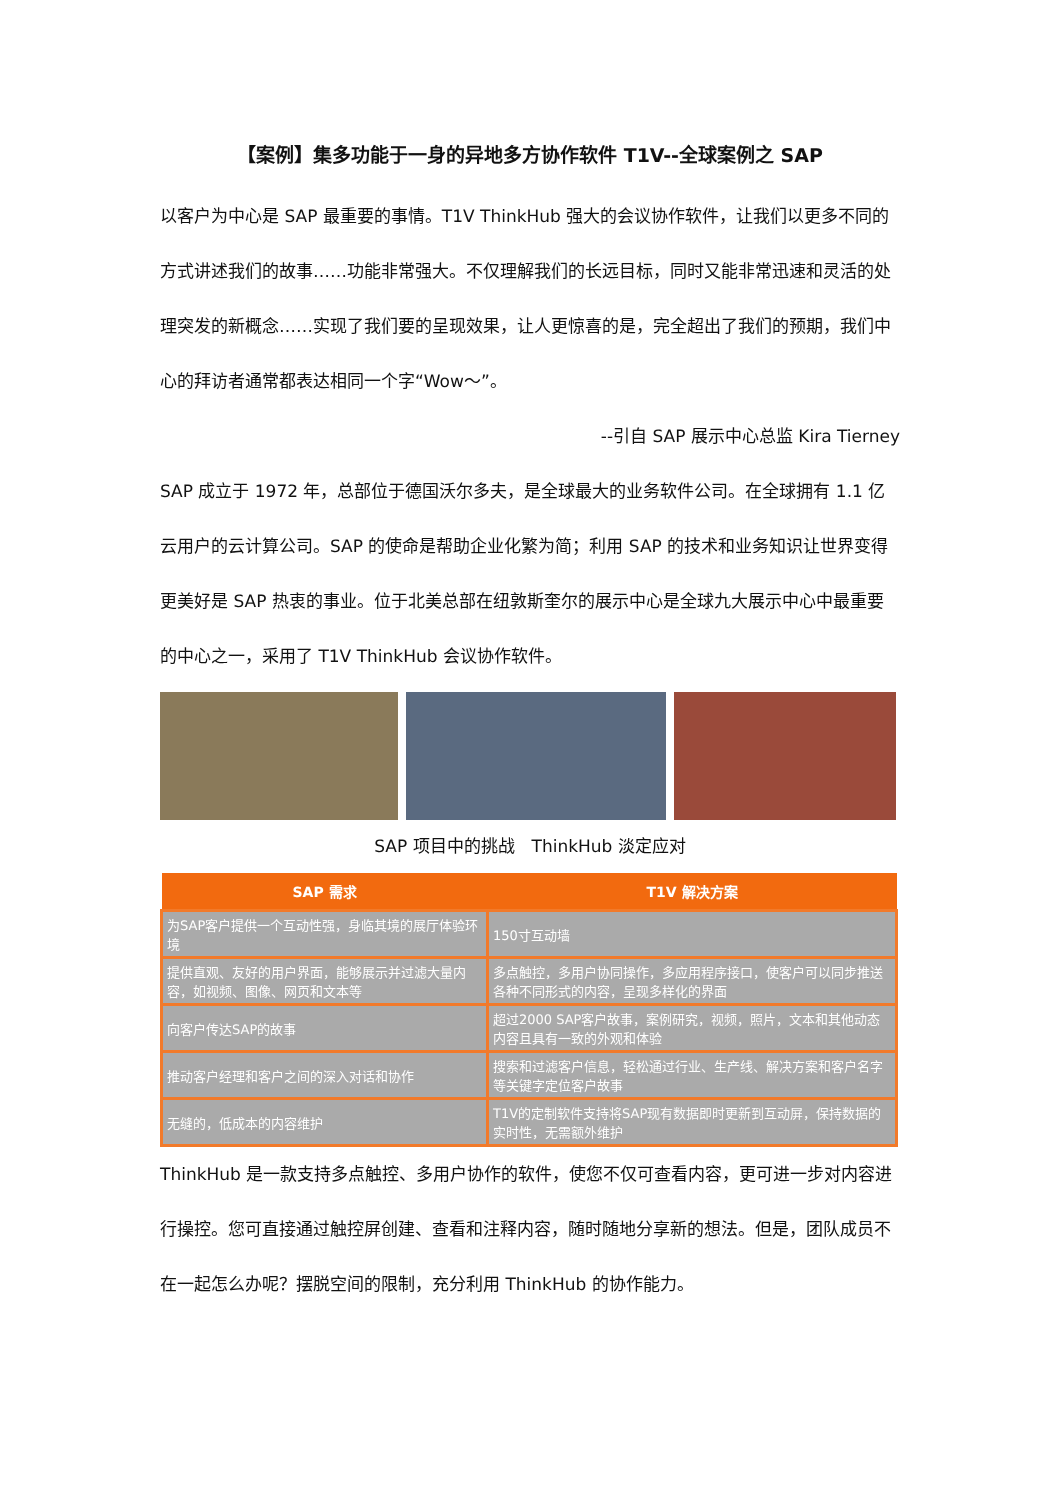【案例】集多功能于一身的异地多方协作软件 T1V--全球案例之 SAP
以客户为中心是 SAP 最重要的事情。T1V ThinkHub 强大的会议协作软件，让我们以更多不同的方式讲述我们的故事……功能非常强大。不仅理解我们的长远目标，同时又能非常迅速和灵活的处理突发的新概念……实现了我们要的呈现效果，让人更惊喜的是，完全超出了我们的预期，我们中心的拜访者通常都表达相同一个字“Wow～”。
--引自 SAP 展示中心总监 Kira Tierney
SAP 成立于 1972 年，总部位于德国沃尔多夫，是全球最大的业务软件公司。在全球拥有 1.1 亿云用户的云计算公司。SAP 的使命是帮助企业化繁为简；利用 SAP 的技术和业务知识让世界变得更美好是 SAP 热衷的事业。位于北美总部在纽敦斯奎尔的展示中心是全球九大展示中心中最重要的中心之一，采用了 T1V ThinkHub 会议协作软件。
SAP 项目中的挑战　ThinkHub 淡定应对
| SAP 需求 | T1V 解决方案 |
| --- | --- |
| 为SAP客户提供一个互动性强，身临其境的展厅体验环境 | 150寸互动墙 |
| 提供直观、友好的用户界面，能够展示并过滤大量内容，如视频、图像、网页和文本等 | 多点触控，多用户协同操作，多应用程序接口，使客户可以同步推送各种不同形式的内容，呈现多样化的界面 |
| 向客户传达SAP的故事 | 超过2000 SAP客户故事，案例研究，视频，照片，文本和其他动态内容且具有一致的外观和体验 |
| 推动客户经理和客户之间的深入对话和协作 | 搜索和过滤客户信息，轻松通过行业、生产线、解决方案和客户名字等关键字定位客户故事 |
| 无缝的，低成本的内容维护 | T1V的定制软件支持将SAP现有数据即时更新到互动屏，保持数据的实时性，无需额外维护 |
ThinkHub 是一款支持多点触控、多用户协作的软件，使您不仅可查看内容，更可进一步对内容进行操控。您可直接通过触控屏创建、查看和注释内容，随时随地分享新的想法。但是，团队成员不在一起怎么办呢？摆脱空间的限制，充分利用 ThinkHub 的协作能力。